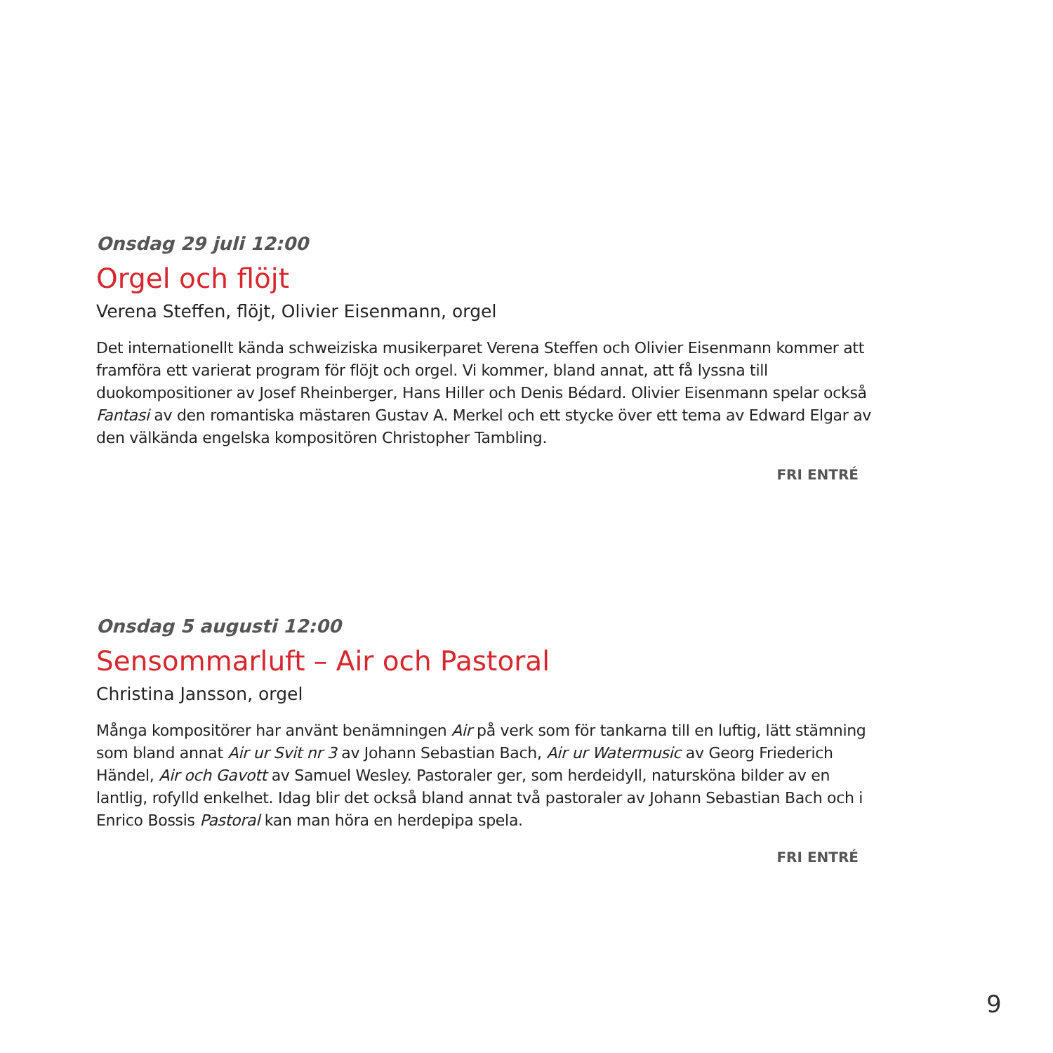Onsdag 29 juli 12:00
Orgel och flöjt
Verena Steffen, flöjt, Olivier Eisenmann, orgel
Det internationellt kända schweiziska musikerparet Verena Steffen och Olivier Eisenmann kommer att framföra ett varierat program för flöjt och orgel. Vi kommer, bland annat, att få lyssna till duokompositioner av Josef Rheinberger, Hans Hiller och Denis Bédard. Olivier Eisenmann spelar också Fantasi av den romantiska mästaren Gustav A. Merkel och ett stycke över ett tema av Edward Elgar av den välkända engelska kompositören Christopher Tambling.
FRI ENTRÉ
Onsdag 5 augusti 12:00
Sensommarluft – Air och Pastoral
Christina Jansson, orgel
Många kompositörer har använt benämningen Air på verk som för tankarna till en luftig, lätt stämning som bland annat Air ur Svit nr 3 av Johann Sebastian Bach, Air ur Watermusic av Georg Friederich Händel, Air och Gavott av Samuel Wesley. Pastoraler ger, som herdeidyll, natursköna bilder av en lantlig, rofylld enkelhet. Idag blir det också bland annat två pastoraler av Johann Sebastian Bach och i Enrico Bossis Pastoral kan man höra en herdepipa spela.
FRI ENTRÉ
9